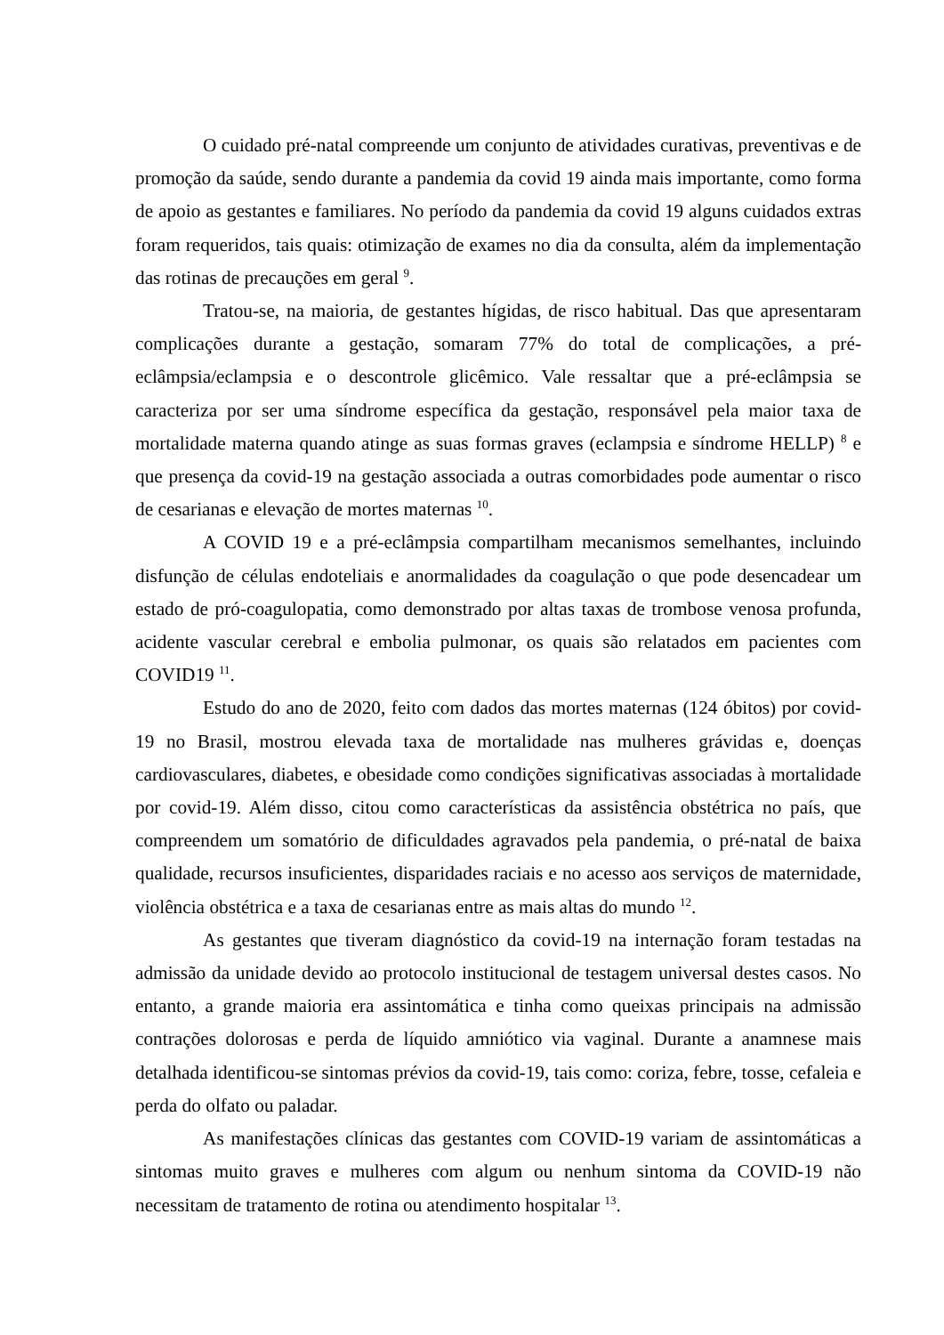O cuidado pré-natal compreende um conjunto de atividades curativas, preventivas e de promoção da saúde, sendo durante a pandemia da covid 19 ainda mais importante, como forma de apoio as gestantes e familiares. No período da pandemia da covid 19 alguns cuidados extras foram requeridos, tais quais: otimização de exames no dia da consulta, além da implementação das rotinas de precauções em geral <sup>9</sup>.
Tratou-se, na maioria, de gestantes hígidas, de risco habitual. Das que apresentaram complicações durante a gestação, somaram 77% do total de complicações, a pré-eclâmpsia/eclampsia e o descontrole glicêmico. Vale ressaltar que a pré-eclâmpsia se caracteriza por ser uma síndrome específica da gestação, responsável pela maior taxa de mortalidade materna quando atinge as suas formas graves (eclampsia e síndrome HELLP) <sup>8</sup> e que presença da covid-19 na gestação associada a outras comorbidades pode aumentar o risco de cesarianas e elevação de mortes maternas <sup>10</sup>.
A COVID 19 e a pré-eclâmpsia compartilham mecanismos semelhantes, incluindo disfunção de células endoteliais e anormalidades da coagulação o que pode desencadear um estado de pró-coagulopatia, como demonstrado por altas taxas de trombose venosa profunda, acidente vascular cerebral e embolia pulmonar, os quais são relatados em pacientes com COVID19 <sup>11</sup>.
Estudo do ano de 2020, feito com dados das mortes maternas (124 óbitos) por covid-19 no Brasil, mostrou elevada taxa de mortalidade nas mulheres grávidas e, doenças cardiovasculares, diabetes, e obesidade como condições significativas associadas à mortalidade por covid-19. Além disso, citou como características da assistência obstétrica no país, que compreendem um somatório de dificuldades agravados pela pandemia, o pré-natal de baixa qualidade, recursos insuficientes, disparidades raciais e no acesso aos serviços de maternidade, violência obstétrica e a taxa de cesarianas entre as mais altas do mundo <sup>12</sup>.
As gestantes que tiveram diagnóstico da covid-19 na internação foram testadas na admissão da unidade devido ao protocolo institucional de testagem universal destes casos. No entanto, a grande maioria era assintomática e tinha como queixas principais na admissão contrações dolorosas e perda de líquido amniótico via vaginal. Durante a anamnese mais detalhada identificou-se sintomas prévios da covid-19, tais como: coriza, febre, tosse, cefaleia e perda do olfato ou paladar.
As manifestações clínicas das gestantes com COVID-19 variam de assintomáticas a sintomas muito graves e mulheres com algum ou nenhum sintoma da COVID-19 não necessitam de tratamento de rotina ou atendimento hospitalar <sup>13</sup>.